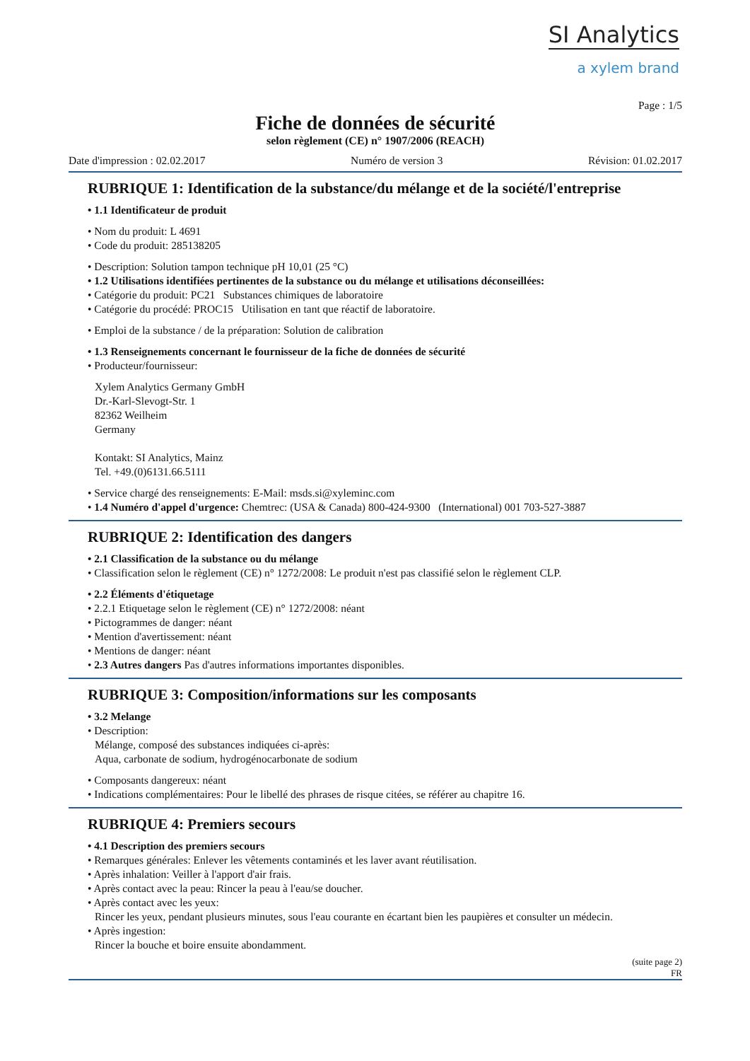SI Analytics
a xylem brand
Page : 1/5
Fiche de données de sécurité
selon règlement (CE) n° 1907/2006 (REACH)
Date d'impression : 02.02.2017 Numéro de version 3 Révision: 01.02.2017
RUBRIQUE 1: Identification de la substance/du mélange et de la société/l'entreprise
• 1.1 Identificateur de produit
• Nom du produit: L 4691
• Code du produit: 285138205
• Description: Solution tampon technique pH 10,01 (25 °C)
• 1.2 Utilisations identifiées pertinentes de la substance ou du mélange et utilisations déconseillées:
• Catégorie du produit: PC21 Substances chimiques de laboratoire
• Catégorie du procédé: PROC15 Utilisation en tant que réactif de laboratoire.
• Emploi de la substance / de la préparation: Solution de calibration
• 1.3 Renseignements concernant le fournisseur de la fiche de données de sécurité
• Producteur/fournisseur:
Xylem Analytics Germany GmbH
Dr.-Karl-Slevogt-Str. 1
82362 Weilheim
Germany
Kontakt: SI Analytics, Mainz
Tel. +49.(0)6131.66.5111
• Service chargé des renseignements: E-Mail: msds.si@xyleminc.com
• 1.4 Numéro d'appel d'urgence: Chemtrec: (USA & Canada) 800-424-9300 (International) 001 703-527-3887
RUBRIQUE 2: Identification des dangers
• 2.1 Classification de la substance ou du mélange
• Classification selon le règlement (CE) n° 1272/2008: Le produit n'est pas classifié selon le règlement CLP.
• 2.2 Éléments d'étiquetage
• 2.2.1 Etiquetage selon le règlement (CE) n° 1272/2008: néant
• Pictogrammes de danger: néant
• Mention d'avertissement: néant
• Mentions de danger: néant
• 2.3 Autres dangers Pas d'autres informations importantes disponibles.
RUBRIQUE 3: Composition/informations sur les composants
• 3.2 Melange
• Description:
Mélange, composé des substances indiquées ci-après:
Aqua, carbonate de sodium, hydrogénocarbonate de sodium
• Composants dangereux: néant
• Indications complémentaires: Pour le libellé des phrases de risque citées, se référer au chapitre 16.
RUBRIQUE 4: Premiers secours
• 4.1 Description des premiers secours
• Remarques générales: Enlever les vêtements contaminés et les laver avant réutilisation.
• Après inhalation: Veiller à l'apport d'air frais.
• Après contact avec la peau: Rincer la peau à l'eau/se doucher.
• Après contact avec les yeux:
Rincer les yeux, pendant plusieurs minutes, sous l'eau courante en écartant bien les paupières et consulter un médecin.
• Après ingestion:
Rincer la bouche et boire ensuite abondamment.
(suite page 2)
FR